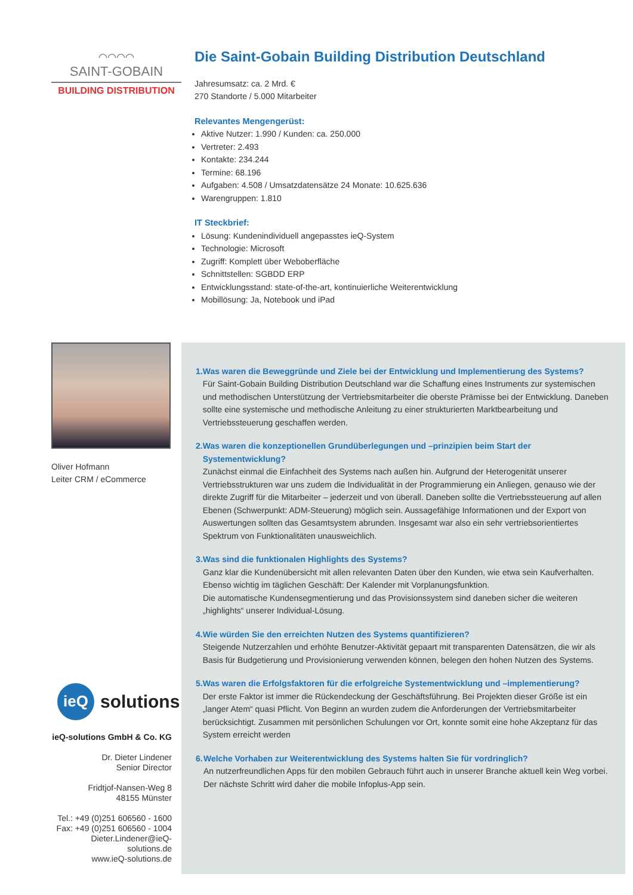⌒⌒⌒⌒
SAINT-GOBAIN
BUILDING DISTRIBUTION
Die Saint-Gobain Building Distribution Deutschland
Jahresumsatz: ca. 2 Mrd. €
270 Standorte / 5.000 Mitarbeiter
Relevantes Mengengerüst:
Aktive Nutzer: 1.990 / Kunden: ca. 250.000
Vertreter: 2.493
Kontakte: 234.244
Termine: 68.196
Aufgaben: 4.508 / Umsatzdatensätze 24 Monate: 10.625.636
Warengruppen: 1.810
IT Steckbrief:
Lösung: Kundenindividuell angepasstes ieQ-System
Technologie: Microsoft
Zugriff: Komplett über Weboberfläche
Schnittstellen: SGBDD ERP
Entwicklungsstand: state-of-the-art, kontinuierliche Weiterentwicklung
Mobillösung: Ja, Notebook und iPad
Oliver Hofmann
Leiter CRM / eCommerce
ieQ
solutions
ieQ-solutions GmbH & Co. KG
Dr. Dieter Lindener
Senior Director
Fridtjof-Nansen-Weg 8
48155 Münster
Tel.: +49 (0)251 606560 - 1600
Fax: +49 (0)251 606560 - 1004
Dieter.Lindener@ieQ-solutions.de
www.ieQ-solutions.de
1. Was waren die Beweggründe und Ziele bei der Entwicklung und Implementierung des Systems?
Für Saint-Gobain Building Distribution Deutschland war die Schaffung eines Instruments zur systemischen und methodischen Unterstützung der Vertriebsmitarbeiter die oberste Prämisse bei der Entwicklung. Daneben sollte eine systemische und methodische Anleitung zu einer strukturierten Marktbearbeitung und Vertriebssteuerung geschaffen werden.
2. Was waren die konzeptionellen Grundüberlegungen und –prinzipien beim Start der Systementwicklung?
Zunächst einmal die Einfachheit des Systems nach außen hin. Aufgrund der Heterogenität unserer Vertriebsstrukturen war uns zudem die Individualität in der Programmierung ein Anliegen, genauso wie der direkte Zugriff für die Mitarbeiter – jederzeit und von überall. Daneben sollte die Vertriebssteuerung auf allen Ebenen (Schwerpunkt: ADM-Steuerung) möglich sein. Aussagefähige Informationen und der Export von Auswertungen sollten das Gesamtsystem abrunden. Insgesamt war also ein sehr vertriebsorientiertes Spektrum von Funktionalitäten unausweichlich.
3. Was sind die funktionalen Highlights des Systems?
Ganz klar die Kundenübersicht mit allen relevanten Daten über den Kunden, wie etwa sein Kaufverhalten. Ebenso wichtig im täglichen Geschäft: Der Kalender mit Vorplanungsfunktion.
Die automatische Kundensegmentierung und das Provisionssystem sind daneben sicher die weiteren „highlights“ unserer Individual-Lösung.
4. Wie würden Sie den erreichten Nutzen des Systems quantifizieren?
Steigende Nutzerzahlen und erhöhte Benutzer-Aktivität gepaart mit transparenten Datensätzen, die wir als Basis für Budgetierung und Provisionierung verwenden können, belegen den hohen Nutzen des Systems.
5. Was waren die Erfolgsfaktoren für die erfolgreiche Systementwicklung und –implementierung?
Der erste Faktor ist immer die Rückendeckung der Geschäftsführung. Bei Projekten dieser Größe ist ein „langer Atem“ quasi Pflicht. Von Beginn an wurden zudem die Anforderungen der Vertriebsmitarbeiter berücksichtigt. Zusammen mit persönlichen Schulungen vor Ort, konnte somit eine hohe Akzeptanz für das System erreicht werden
6. Welche Vorhaben zur Weiterentwicklung des Systems halten Sie für vordringlich?
An nutzerfreundlichen Apps für den mobilen Gebrauch führt auch in unserer Branche aktuell kein Weg vorbei. Der nächste Schritt wird daher die mobile Infoplus-App sein.